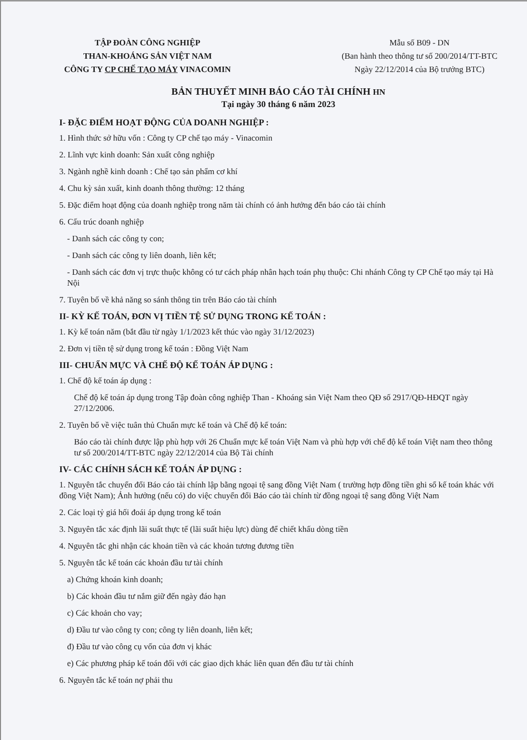TẬP ĐOÀN CÔNG NGHIỆP
THAN-KHOÁNG SẢN VIỆT NAM
CÔNG TY CP CHẾ TẠO MÁY VINACOMIN
Mẫu số B09 - DN
(Ban hành theo thông tư số 200/2014/TT-BTC
Ngày 22/12/2014 của Bộ trưởng BTC)
BẢN THUYẾT MINH BÁO CÁO TÀI CHÍNH HN
Tại ngày 30 tháng 6 năm 2023
I- ĐẶC ĐIỂM HOẠT ĐỘNG CỦA DOANH NGHIỆP :
1. Hình thức sở hữu vốn : Công ty CP chế tạo máy - Vinacomin
2. Lĩnh vực kinh doanh: Sản xuất công nghiệp
3. Ngành nghề kinh doanh : Chế tạo sản phẩm cơ khí
4. Chu kỳ sản xuất, kinh doanh thông thường: 12 tháng
5. Đặc điểm hoạt động của doanh nghiệp trong năm tài chính có ảnh hưởng đến báo cáo tài chính
6. Cấu trúc doanh nghiệp
- Danh sách các công ty con;
- Danh sách các công ty liên doanh, liên kết;
- Danh sách các đơn vị trực thuộc không có tư cách pháp nhân hạch toán phụ thuộc: Chi nhánh Công ty CP Chế tạo máy tại Hà Nội
7. Tuyên bố về khả năng so sánh thông tin trên Báo cáo tài chính
II- KỲ KẾ TOÁN, ĐƠN VỊ TIỀN TỆ SỬ DỤNG TRONG KẾ TOÁN :
1. Kỳ kế toán năm (bắt đầu từ ngày 1/1/2023 kết thúc vào ngày 31/12/2023)
2. Đơn vị tiền tệ sử dụng trong kế toán : Đồng Việt Nam
III- CHUẨN MỰC VÀ CHẾ ĐỘ KẾ TOÁN ÁP DỤNG :
1. Chế độ kế toán áp dụng :
Chế độ kế toán áp dụng trong Tập đoàn công nghiệp Than - Khoáng sản Việt Nam theo QĐ số 2917/QĐ-HĐQT ngày 27/12/2006.
2. Tuyên bố về việc tuân thủ Chuẩn mực kế toán và Chế độ kế toán:
Báo cáo tài chính được lập phù hợp với 26 Chuẩn mực kế toán Việt Nam và phù hợp với chế độ kế toán Việt nam theo thông tư số 200/2014/TT-BTC ngày 22/12/2014 của Bộ Tài chính
IV- CÁC CHÍNH SÁCH KẾ TOÁN ÁP DỤNG :
1. Nguyên tắc chuyển đổi Báo cáo tài chính lập bằng ngoại tệ sang đồng Việt Nam ( trường hợp đồng tiền ghi sổ kế toán khác với đồng Việt Nam); Ảnh hưởng (nếu có) do việc chuyển đổi Báo cáo tài chính từ đồng ngoại tệ sang đồng Việt Nam
2. Các loại tỷ giá hối đoái áp dụng trong kế toán
3. Nguyên tắc xác định lãi suất thực tế (lãi suất hiệu lực) dùng để chiết khấu dòng tiền
4. Nguyên tắc ghi nhận các khoản tiền và các khoản tương đương tiền
5. Nguyên tắc kế toán các khoản đầu tư tài chính
a) Chứng khoán kinh doanh;
b) Các khoản đầu tư nắm giữ đến ngày đáo hạn
c) Các khoản cho vay;
d) Đầu tư vào công ty con; công ty liên doanh, liên kết;
đ) Đầu tư vào công cụ vốn của đơn vị khác
e) Các phương pháp kế toán đối với các giao dịch khác liên quan đến đầu tư tài chính
6. Nguyên tắc kế toán nợ phải thu